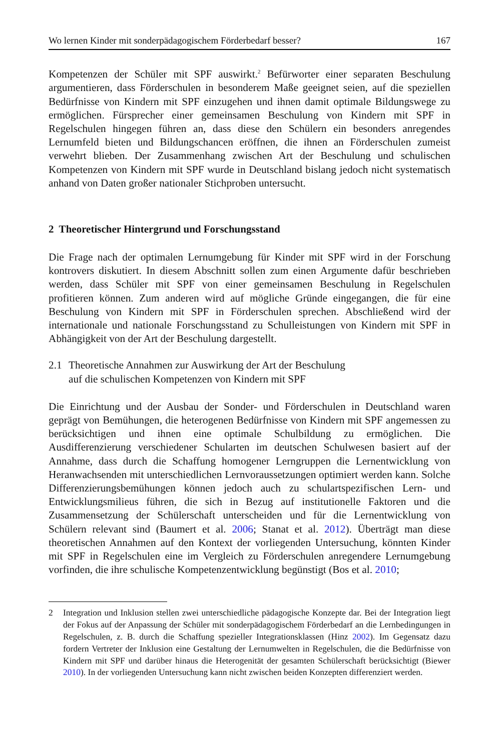Wo lernen Kinder mit sonderpädagogischem Förderbedarf besser? 167
Kompetenzen der Schüler mit SPF auswirkt.<sup>2</sup> Befürworter einer separaten Beschulung argumentieren, dass Förderschulen in besonderem Maße geeignet seien, auf die speziellen Bedürfnisse von Kindern mit SPF einzugehen und ihnen damit optimale Bildungswege zu ermöglichen. Fürsprecher einer gemeinsamen Beschulung von Kindern mit SPF in Regelschulen hingegen führen an, dass diese den Schülern ein besonders anregendes Lernumfeld bieten und Bildungschancen eröffnen, die ihnen an Förderschulen zumeist verwehrt blieben. Der Zusammenhang zwischen Art der Beschulung und schulischen Kompetenzen von Kindern mit SPF wurde in Deutschland bislang jedoch nicht systematisch anhand von Daten großer nationaler Stichproben untersucht.
2 Theoretischer Hintergrund und Forschungsstand
Die Frage nach der optimalen Lernumgebung für Kinder mit SPF wird in der Forschung kontrovers diskutiert. In diesem Abschnitt sollen zum einen Argumente dafür beschrieben werden, dass Schüler mit SPF von einer gemeinsamen Beschulung in Regelschulen profitieren können. Zum anderen wird auf mögliche Gründe eingegangen, die für eine Beschulung von Kindern mit SPF in Förderschulen sprechen. Abschließend wird der internationale und nationale Forschungsstand zu Schulleistungen von Kindern mit SPF in Abhängigkeit von der Art der Beschulung dargestellt.
2.1 Theoretische Annahmen zur Auswirkung der Art der Beschulung
auf die schulischen Kompetenzen von Kindern mit SPF
Die Einrichtung und der Ausbau der Sonder- und Förderschulen in Deutschland waren geprägt von Bemühungen, die heterogenen Bedürfnisse von Kindern mit SPF angemessen zu berücksichtigen und ihnen eine optimale Schulbildung zu ermöglichen. Die Ausdifferenzierung verschiedener Schularten im deutschen Schulwesen basiert auf der Annahme, dass durch die Schaffung homogener Lerngruppen die Lernentwicklung von Heranwachsenden mit unterschiedlichen Lernvoraussetzungen optimiert werden kann. Solche Differenzierungsbemühungen können jedoch auch zu schulartspezifischen Lern- und Entwicklungsmilieus führen, die sich in Bezug auf institutionelle Faktoren und die Zusammensetzung der Schülerschaft unterscheiden und für die Lernentwicklung von Schülern relevant sind (Baumert et al. 2006; Stanat et al. 2012). Überträgt man diese theoretischen Annahmen auf den Kontext der vorliegenden Untersuchung, könnten Kinder mit SPF in Regelschulen eine im Vergleich zu Förderschulen anregendere Lernumgebung vorfinden, die ihre schulische Kompetenzentwicklung begünstigt (Bos et al. 2010;
2 Integration und Inklusion stellen zwei unterschiedliche pädagogische Konzepte dar. Bei der Integration liegt der Fokus auf der Anpassung der Schüler mit sonderpädagogischem Förderbedarf an die Lernbedingungen in Regelschulen, z. B. durch die Schaffung spezieller Integrationsklassen (Hinz 2002). Im Gegensatz dazu fordern Vertreter der Inklusion eine Gestaltung der Lernumwelten in Regelschulen, die die Bedürfnisse von Kindern mit SPF und darüber hinaus die Heterogenität der gesamten Schülerschaft berücksichtigt (Biewer 2010). In der vorliegenden Untersuchung kann nicht zwischen beiden Konzepten differenziert werden.